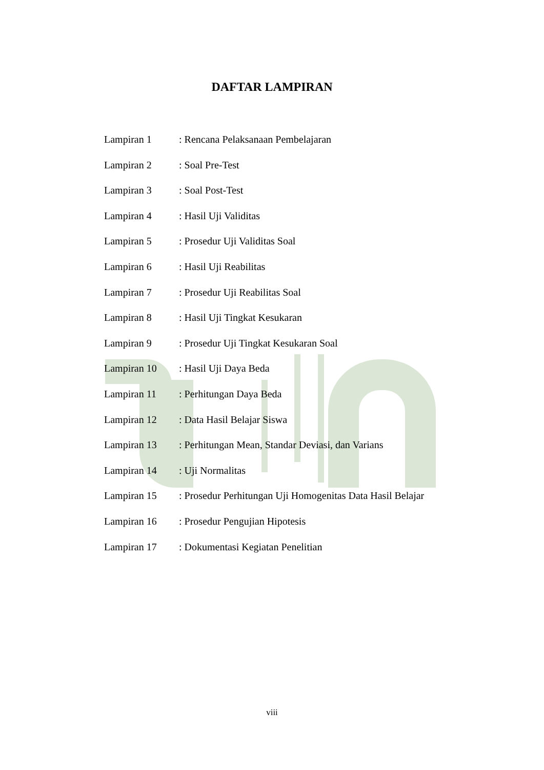DAFTAR LAMPIRAN
| Lampiran 1 | : Rencana Pelaksanaan Pembelajaran |
| Lampiran 2 | : Soal Pre-Test |
| Lampiran 3 | : Soal Post-Test |
| Lampiran 4 | : Hasil Uji Validitas |
| Lampiran 5 | : Prosedur Uji Validitas Soal |
| Lampiran 6 | : Hasil Uji Reabilitas |
| Lampiran 7 | : Prosedur Uji Reabilitas Soal |
| Lampiran 8 | : Hasil Uji Tingkat Kesukaran |
| Lampiran 9 | : Prosedur Uji Tingkat Kesukaran Soal |
| Lampiran 10 | : Hasil Uji Daya Beda |
| Lampiran 11 | : Perhitungan Daya Beda |
| Lampiran 12 | : Data Hasil Belajar Siswa |
| Lampiran 13 | : Perhitungan Mean, Standar Deviasi, dan Varians |
| Lampiran 14 | : Uji Normalitas |
| Lampiran 15 | : Prosedur Perhitungan Uji Homogenitas Data Hasil Belajar |
| Lampiran 16 | : Prosedur Pengujian Hipotesis |
| Lampiran 17 | : Dokumentasi Kegiatan Penelitian |
viii